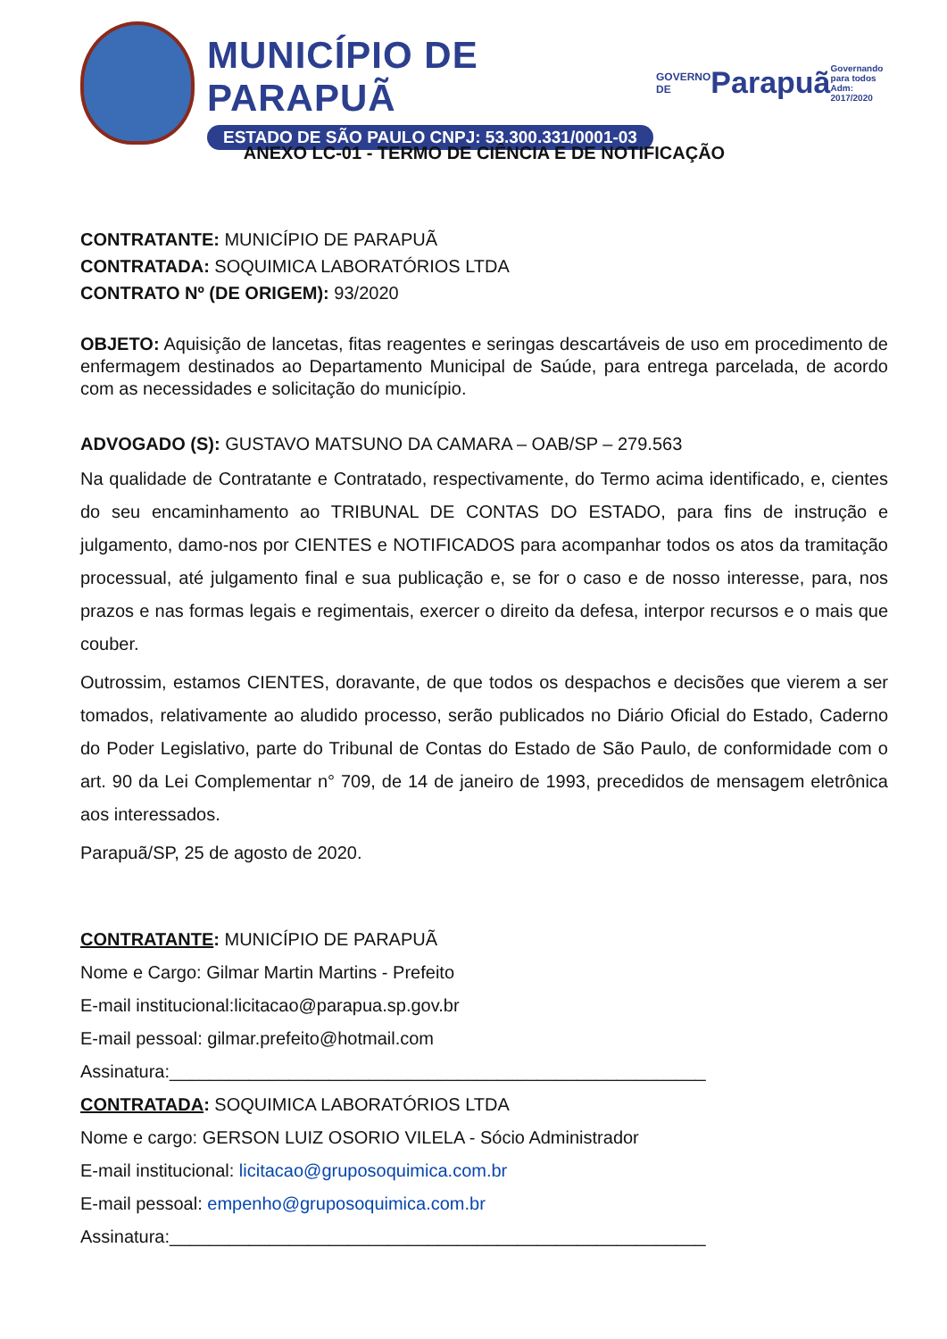MUNICÍPIO DE PARAPUÃ
ESTADO DE SÃO PAULO CNPJ: 53.300.331/0001-03
GOVERNO DE
Parapuã
Governando para todos Adm: 2017/2020
ANEXO LC-01 - TERMO DE CIÊNCIA E DE NOTIFICAÇÃO
CONTRATANTE: MUNICÍPIO DE PARAPUÃ
CONTRATADA: SOQUIMICA LABORATÓRIOS LTDA
CONTRATO Nº (DE ORIGEM): 93/2020
OBJETO: Aquisição de lancetas, fitas reagentes e seringas descartáveis de uso em procedimento de enfermagem destinados ao Departamento Municipal de Saúde, para entrega parcelada, de acordo com as necessidades e solicitação do município.
ADVOGADO (S): GUSTAVO MATSUNO DA CAMARA – OAB/SP – 279.563
Na qualidade de Contratante e Contratado, respectivamente, do Termo acima identificado, e, cientes do seu encaminhamento ao TRIBUNAL DE CONTAS DO ESTADO, para fins de instrução e julgamento, damo-nos por CIENTES e NOTIFICADOS para acompanhar todos os atos da tramitação processual, até julgamento final e sua publicação e, se for o caso e de nosso interesse, para, nos prazos e nas formas legais e regimentais, exercer o direito da defesa, interpor recursos e o mais que couber.
Outrossim, estamos CIENTES, doravante, de que todos os despachos e decisões que vierem a ser tomados, relativamente ao aludido processo, serão publicados no Diário Oficial do Estado, Caderno do Poder Legislativo, parte do Tribunal de Contas do Estado de São Paulo, de conformidade com o art. 90 da Lei Complementar n° 709, de 14 de janeiro de 1993, precedidos de mensagem eletrônica aos interessados.
Parapuã/SP, 25 de agosto de 2020.
CONTRATANTE: MUNICÍPIO DE PARAPUÃ
Nome e Cargo: Gilmar Martin Martins - Prefeito
E-mail institucional:licitacao@parapua.sp.gov.br
E-mail pessoal: gilmar.prefeito@hotmail.com
Assinatura:______________________________________________________
CONTRATADA: SOQUIMICA LABORATÓRIOS LTDA
Nome e cargo: GERSON LUIZ OSORIO VILELA - Sócio Administrador
E-mail institucional: licitacao@gruposoquimica.com.br
E-mail pessoal: empenho@gruposoquimica.com.br
Assinatura:______________________________________________________